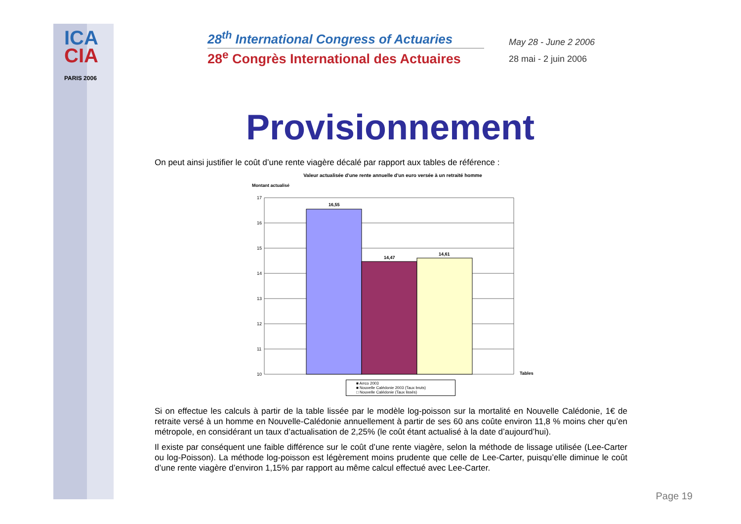ICA
CIA
PARIS 2006
28<sup>th</sup> International Congress of Actuaries
28<sup>e</sup> Congrès International des Actuaires
May 28 - June 2 2006
28 mai - 2 juin 2006
Provisionnement
On peut ainsi justifier le coût d’une rente viagère décalé par rapport aux tables de référence :
Valeur actualisée d'une rente annuelle d'un euro versée à un retraité homme
Montant actualisé
17
16
15
14
13
12
11
10
16,55
14,47
14,61
Tables
■ Arrco 2003
■ Nouvelle Calédonie 2003 (Taux bruts)
□ Nouvelle Calédonie (Taux lissés)
Si on effectue les calculs à partir de la table lissée par le modèle log-poisson sur la mortalité en Nouvelle Calédonie, 1€ de retraite versé à un homme en Nouvelle-Calédonie annuellement à partir de ses 60 ans coûte environ 11,8 % moins cher qu’en métropole, en considérant un taux d’actualisation de 2,25% (le coût étant actualisé à la date d’aujourd’hui).
Il existe par conséquent une faible différence sur le coût d’une rente viagère, selon la méthode de lissage utilisée (Lee-Carter ou log-Poisson). La méthode log-poisson est légèrement moins prudente que celle de Lee-Carter, puisqu’elle diminue le coût d’une rente viagère d’environ 1,15% par rapport au même calcul effectué avec Lee-Carter.
Page 19